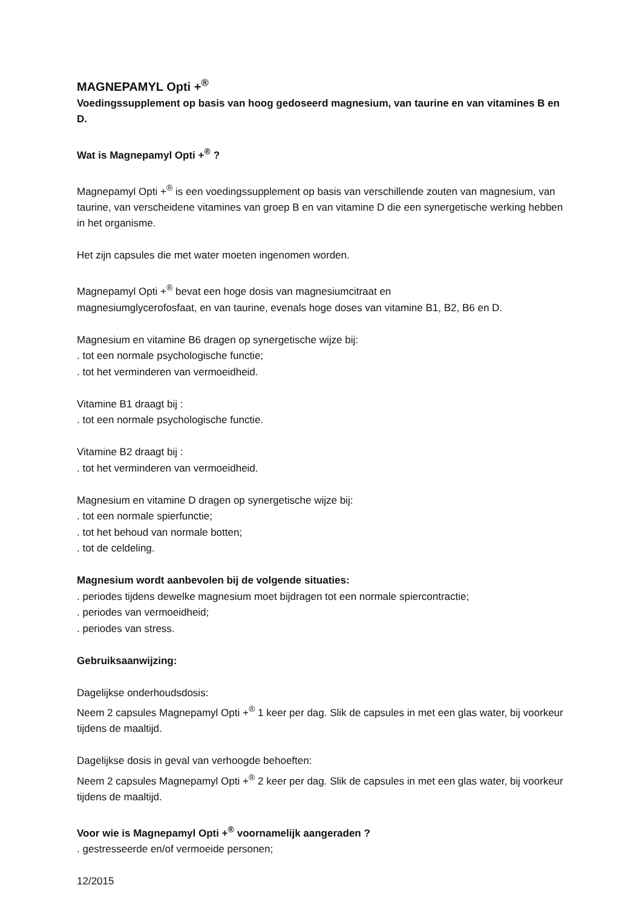MAGNEPAMYL Opti +<sup>®</sup>
Voedingssupplement op basis van hoog gedoseerd magnesium, van taurine en van vitamines B en D.
Wat is Magnepamyl Opti +<sup>®</sup> ?
Magnepamyl Opti +<sup>®</sup> is een voedingssupplement op basis van verschillende zouten van magnesium, van taurine, van verscheidene vitamines van groep B en van vitamine D die een synergetische werking hebben in het organisme.
Het zijn capsules die met water moeten ingenomen worden.
Magnepamyl Opti +<sup>®</sup> bevat een hoge dosis van magnesiumcitraat en
magnesiumglycerofosfaat, en van taurine, evenals hoge doses van vitamine B1, B2, B6 en D.
Magnesium en vitamine B6 dragen op synergetische wijze bij:
. tot een normale psychologische functie;
. tot het verminderen van vermoeidheid.
Vitamine B1 draagt bij :
. tot een normale psychologische functie.
Vitamine B2 draagt bij :
. tot het verminderen van vermoeidheid.
Magnesium en vitamine D dragen op synergetische wijze bij:
. tot een normale spierfunctie;
. tot het behoud van normale botten;
. tot de celdeling.
Magnesium wordt aanbevolen bij de volgende situaties:
. periodes tijdens dewelke magnesium moet bijdragen tot een normale spiercontractie;
. periodes van vermoeidheid;
. periodes van stress.
Gebruiksaanwijzing:
Dagelijkse onderhoudsdosis:
Neem 2 capsules Magnepamyl Opti +<sup>®</sup> 1 keer per dag. Slik de capsules in met een glas water, bij voorkeur tijdens de maaltijd.
Dagelijkse dosis in geval van verhoogde behoeften:
Neem 2 capsules Magnepamyl Opti +<sup>®</sup> 2 keer per dag. Slik de capsules in met een glas water, bij voorkeur tijdens de maaltijd.
Voor wie is Magnepamyl Opti +<sup>®</sup> voornamelijk aangeraden ?
. gestresseerde en/of vermoeide personen;
12/2015